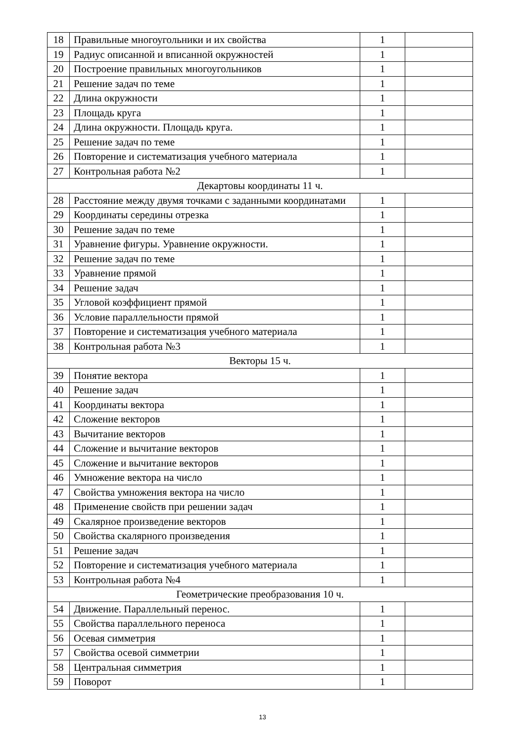| 18 | Правильные многоугольники и их свойства | 1 | |
| 19 | Радиус описанной и вписанной окружностей | 1 | |
| 20 | Построение правильных многоугольников | 1 | |
| 21 | Решение задач по теме | 1 | |
| 22 | Длина окружности | 1 | |
| 23 | Площадь круга | 1 | |
| 24 | Длина окружности. Площадь круга. | 1 | |
| 25 | Решение задач по теме | 1 | |
| 26 | Повторение и систематизация учебного материала | 1 | |
| 27 | Контрольная работа №2 | 1 | |
| Декартовы координаты 11 ч. | | | |
| 28 | Расстояние между двумя точками с заданными координатами | 1 | |
| 29 | Координаты середины отрезка | 1 | |
| 30 | Решение задач по теме | 1 | |
| 31 | Уравнение фигуры. Уравнение окружности. | 1 | |
| 32 | Решение задач по теме | 1 | |
| 33 | Уравнение прямой | 1 | |
| 34 | Решение задач | 1 | |
| 35 | Угловой коэффициент прямой | 1 | |
| 36 | Условие параллельности прямой | 1 | |
| 37 | Повторение и систематизация учебного материала | 1 | |
| 38 | Контрольная работа №3 | 1 | |
| Векторы 15 ч. | | | |
| 39 | Понятие вектора | 1 | |
| 40 | Решение задач | 1 | |
| 41 | Координаты вектора | 1 | |
| 42 | Сложение векторов | 1 | |
| 43 | Вычитание векторов | 1 | |
| 44 | Сложение и вычитание векторов | 1 | |
| 45 | Сложение и вычитание векторов | 1 | |
| 46 | Умножение вектора на число | 1 | |
| 47 | Свойства умножения вектора на число | 1 | |
| 48 | Применение свойств при решении задач | 1 | |
| 49 | Скалярное произведение векторов | 1 | |
| 50 | Свойства скалярного произведения | 1 | |
| 51 | Решение задач | 1 | |
| 52 | Повторение и систематизация учебного материала | 1 | |
| 53 | Контрольная работа №4 | 1 | |
| Геометрические преобразования 10 ч. | | | |
| 54 | Движение. Параллельный перенос. | 1 | |
| 55 | Свойства параллельного переноса | 1 | |
| 56 | Осевая симметрия | 1 | |
| 57 | Свойства осевой симметрии | 1 | |
| 58 | Центральная симметрия | 1 | |
| 59 | Поворот | 1 | |
13